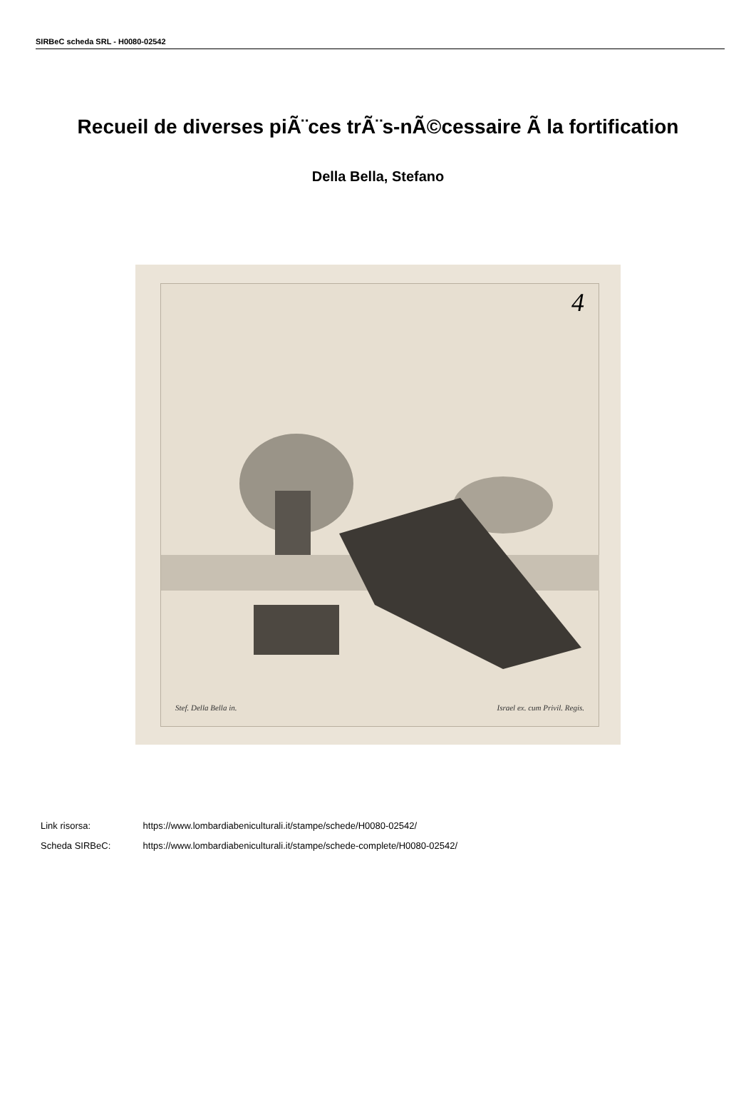SIRBeC scheda SRL - H0080-02542
Recueil de diverses piÃ¨ces trÃ¨s-nÃ©cessaire Ã la fortification
Della Bella, Stefano
4
Stef. Della Bella in. Israel ex. cum Privil. Regis.
Link risorsa: https://www.lombardiabeniculturali.it/stampe/schede/H0080-02542/
Scheda SIRBeC: https://www.lombardiabeniculturali.it/stampe/schede-complete/H0080-02542/